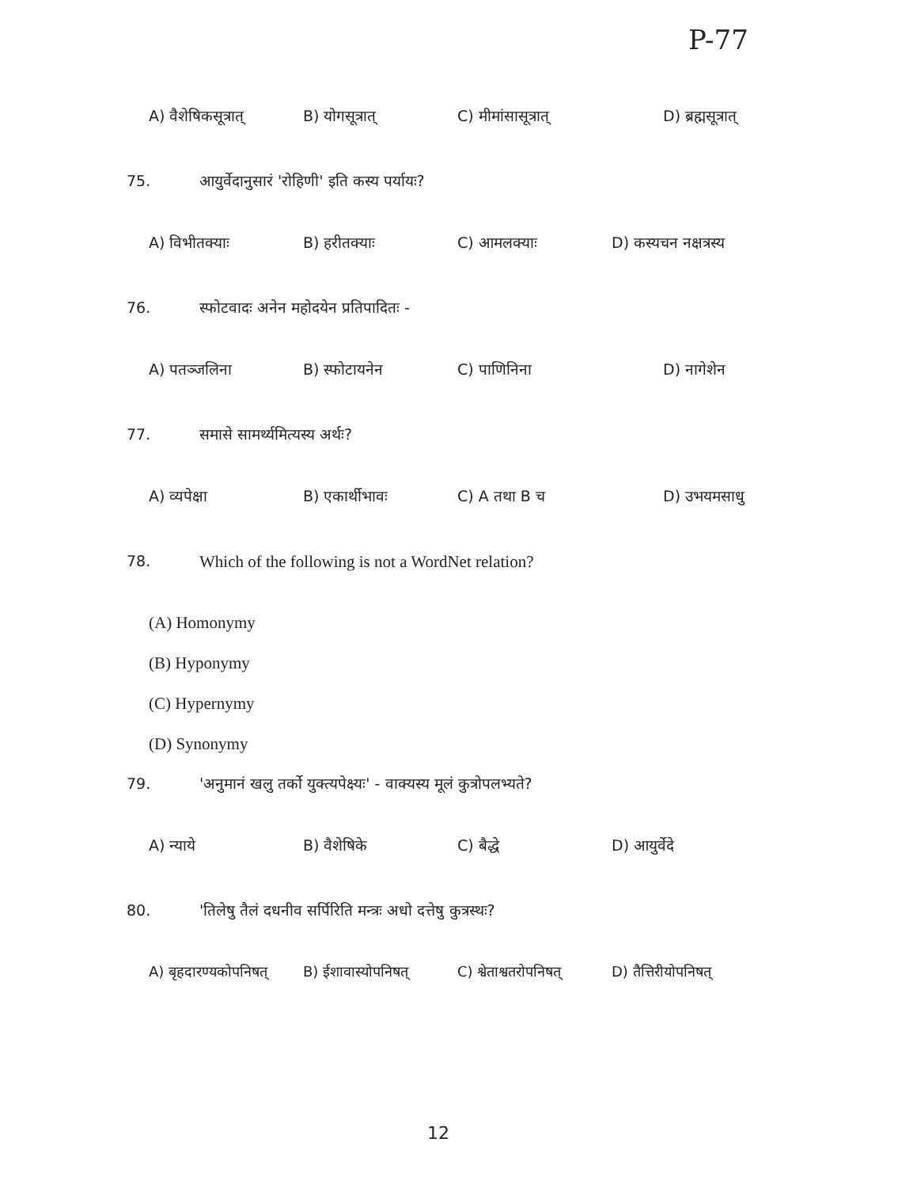P-77
A) वैशेषिकसूत्रात् B) योगसूत्रात् C) मीमांसासूत्रात् D) ब्रह्मसूत्रात्
75. आयुर्वेदानुसारं 'रोहिणी' इति कस्य पर्यायः?
A) विभीतक्याः B) हरीतक्याः C) आमलक्याः D) कस्यचन नक्षत्रस्य
76. स्फोटवादः अनेन महोदयेन प्रतिपादितः -
A) पतञ्जलिना B) स्फोटायनेन C) पाणिनिना D) नागेशेन
77. समासे सामर्थ्यमित्यस्य अर्थः?
A) व्यपेक्षा B) एकार्थीभावः C) A तथा B च D) उभयमसाधु
78. Which of the following is not a WordNet relation?
(A) Homonymy
(B) Hyponymy
(C) Hypernymy
(D) Synonymy
79. 'अनुमानं खलु तर्को युक्त्यपेक्ष्यः' - वाक्यस्य मूलं कुत्रोपलभ्यते?
A) न्याये B) वैशेषिके C) बैद्धे D) आयुर्वेदे
80. 'तिलेषु तैलं दधनीव सर्पिरिति मन्त्रः अधो दत्तेषु कुत्रस्थः?
A) बृहदारण्यकोपनिषत् B) ईशावास्योपनिषत् C) श्वेताश्वतरोपनिषत् D) तैत्तिरीयोपनिषत्
12